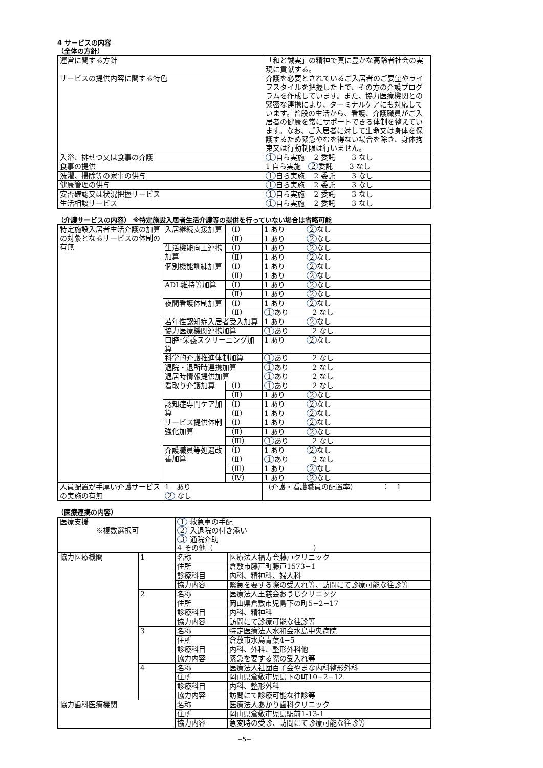4 サービスの内容
（全体の方針）
| 運営に関する方針 | 「和と誠実」の精神で真に豊かな高齢者社会の実現に貢献する。 |
| サービスの提供内容に関する特色 | 介護を必要とされているご入居者のご要望やライフスタイルを把握した上で、その方の介護プログラムを作成しています。また、協力医療機関との緊密な連携により、ターミナルケアにも対応しています。普段の生活から、看護、介護職員がご入居者の健康を常にサポートできる体制を整えています。なお、ご入居者に対して生命又は身体を保護するため緊急やむを得ない場合を除き、身体拘束又は行動制限は行いません。 |
| 入浴、排せつ又は食事の介護 | 1 自ら実施 2 委託 3 なし |
| 食事の提供 | 1 自ら実施 2 委託 3 なし |
| 洗濯、掃除等の家事の供与 | 1 自ら実施 2 委託 3 なし |
| 健康管理の供与 | 1 自ら実施 2 委託 3 なし |
| 安否確認又は状況把握サービス | 1 自ら実施 2 委託 3 なし |
| 生活相談サービス | 1 自ら実施 2 委託 3 なし |
（介護サービスの内容） ※特定施設入居者生活介護等の提供を行っていない場合は省略可能
| 特定施設入居者生活介護の加算の対象となるサービスの体制の有無 | 入居継続支援加算 | （Ⅰ） | 1 あり 2 なし |
| | | （Ⅱ） | 1 あり 2 なし |
| | 生活機能向上連携加算 | （Ⅰ） | 1 あり 2 なし |
| | | （Ⅱ） | 1 あり 2 なし |
| | 個別機能訓練加算 | （Ⅰ） | 1 あり 2 なし |
| | | （Ⅱ） | 1 あり 2 なし |
| | ADL維持等加算 | （Ⅰ） | 1 あり 2 なし |
| | | （Ⅱ） | 1 あり 2 なし |
| | 夜間看護体制加算 | （Ⅰ） | 1 あり 2 なし |
| | | （Ⅱ） | 1 あり 2 なし |
| | 若年性認知症入居者受入加算 | | 1 あり 2 なし |
| | 協力医療機関連携加算 | | 1 あり 2 なし |
| | 口腔･栄養スクリーニング加算 | | 1 あり 2 なし |
| | 科学的介護推進体制加算 | | 1 あり 2 なし |
| | 退院・退所時連携加算 | | 1 あり 2 なし |
| | 退居時情報提供加算 | | 1 あり 2 なし |
| | 看取り介護加算 | （Ⅰ） | 1 あり 2 なし |
| | | （Ⅱ） | 1 あり 2 なし |
| | 認知症専門ケア加算 | （Ⅰ） | 1 あり 2 なし |
| | | （Ⅱ） | 1 あり 2 なし |
| | サービス提供体制強化加算 | （Ⅰ） | 1 あり 2 なし |
| | | （Ⅱ） | 1 あり 2 なし |
| | | （Ⅲ） | 1 あり 2 なし |
| | 介護職員等処遇改善加算 | （Ⅰ） | 1 あり 2 なし |
| | | （Ⅱ） | 1 あり 2 なし |
| | | （Ⅲ） | 1 あり 2 なし |
| | | （Ⅳ） | 1 あり 2 なし |
| 人員配置が手厚い介護サービスの実施の有無 | 1 あり 2 なし | | （介護・看護職員の配置率） ： 1 |
（医療連携の内容）
| 医療支援 ※複数選択可 | | 1 救急車の手配 2 入退院の付き添い 3 通院介助 4 その他（ ） | |
| 協力医療機関 | 1 | 名称 | 医療法人福寿会藤戸クリニック |
| | | 住所 | 倉敷市藤戸町藤戸1573−1 |
| | | 診療科目 | 内科、精神科、婦人科 |
| | | 協力内容 | 緊急を要する際の受入れ等、訪問にて診療可能な往診等 |
| | 2 | 名称 | 医療法人王慈会おうじクリニック |
| | | 住所 | 岡山県倉敷市児島下の町5−2−17 |
| | | 診療科目 | 内科、精神科 |
| | | 協力内容 | 訪問にて診療可能な往診等 |
| | 3 | 名称 | 特定医療法人水和会水島中央病院 |
| | | 住所 | 倉敷市水島青葉4−5 |
| | | 診療科目 | 内科、外科、整形外科他 |
| | | 協力内容 | 緊急を要する際の受入れ等 |
| | 4 | 名称 | 医療法人社団百子会やまな内科整形外科 |
| | | 住所 | 岡山県倉敷市児島下の町10−2−12 |
| | | 診療科目 | 内科、整形外科 |
| | | 協力内容 | 訪問にて診療可能な往診等 |
| 協力歯科医療機関 | | 名称 | 医療法人あかり歯科クリニック |
| | | 住所 | 岡山県倉敷市児島駅前1-13-1 |
| | | 協力内容 | 急変時の受診、訪問にて診療可能な往診等 |
−5−